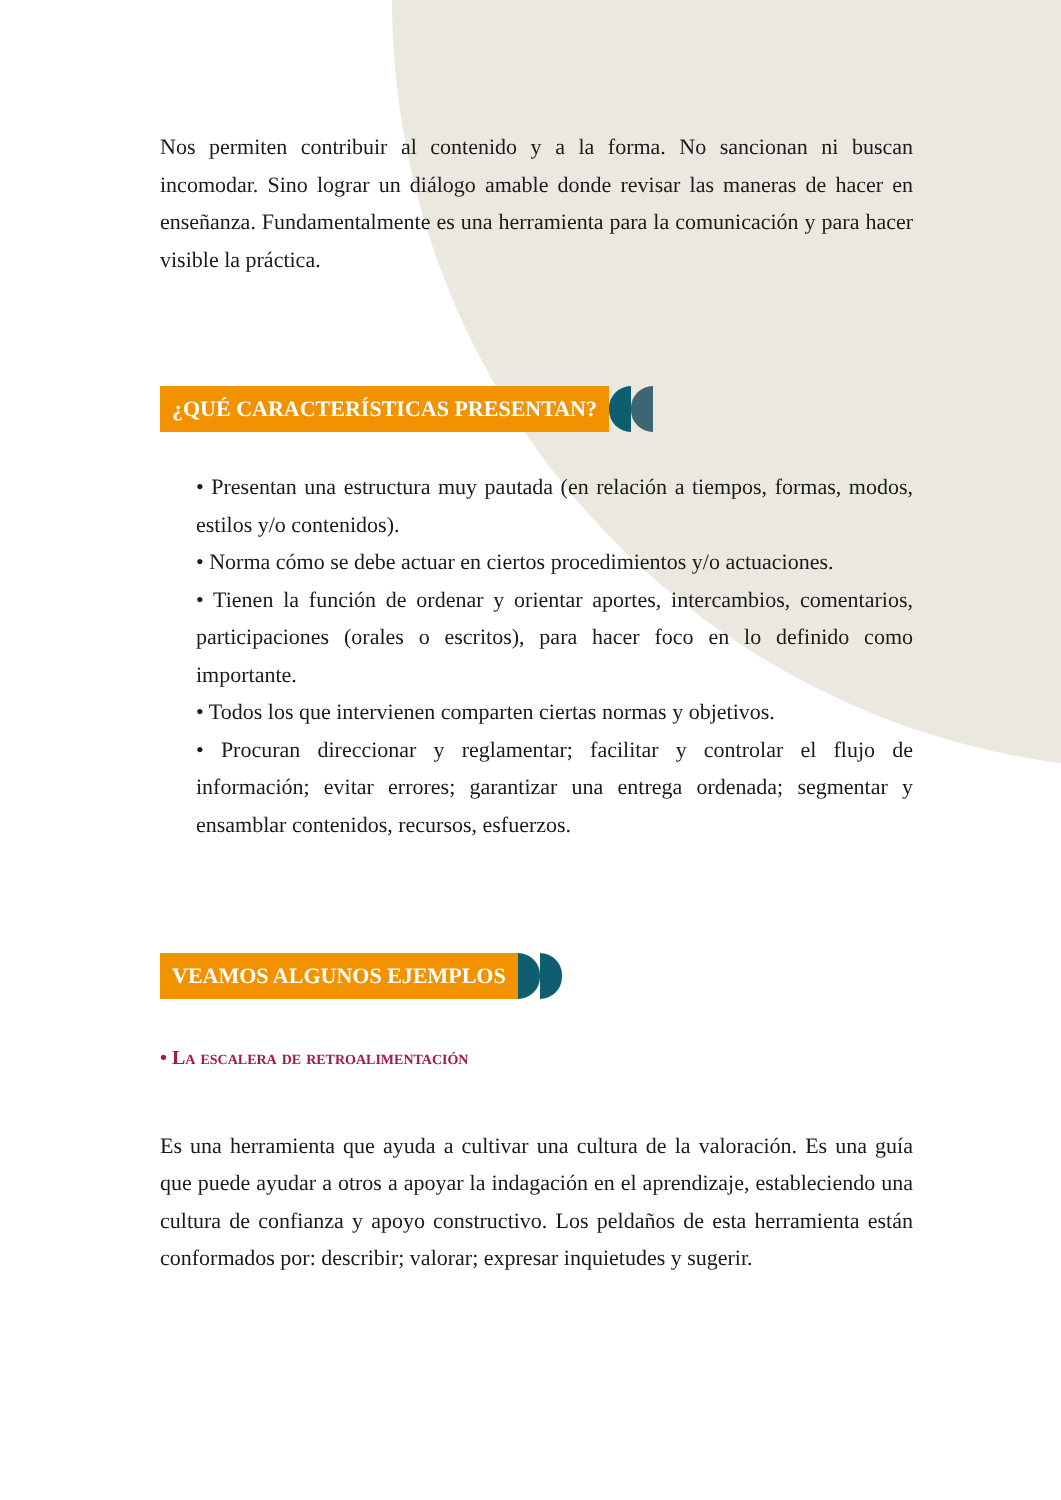Nos permiten contribuir al contenido y a la forma. No sancionan ni buscan incomodar. Sino lograr un diálogo amable donde revisar las maneras de hacer en enseñanza. Fundamentalmente es una herramienta para la comunicación y para hacer visible la práctica.
¿QUÉ CARACTERÍSTICAS PRESENTAN?
• Presentan una estructura muy pautada (en relación a tiempos, formas, modos, estilos y/o contenidos).
• Norma cómo se debe actuar en ciertos procedimientos y/o actuaciones.
• Tienen la función de ordenar y orientar aportes, intercambios, comentarios, participaciones (orales o escritos), para hacer foco en lo definido como importante.
• Todos los que intervienen comparten ciertas normas y objetivos.
• Procuran direccionar y reglamentar; facilitar y controlar el flujo de información; evitar errores; garantizar una entrega ordenada; segmentar y ensamblar contenidos, recursos, esfuerzos.
VEAMOS ALGUNOS EJEMPLOS
• La escalera de retroalimentación
Es una herramienta que ayuda a cultivar una cultura de la valoración. Es una guía que puede ayudar a otros a apoyar la indagación en el aprendizaje, estableciendo una cultura de confianza y apoyo constructivo. Los peldaños de esta herramienta están conformados por: describir; valorar; expresar inquietudes y sugerir.